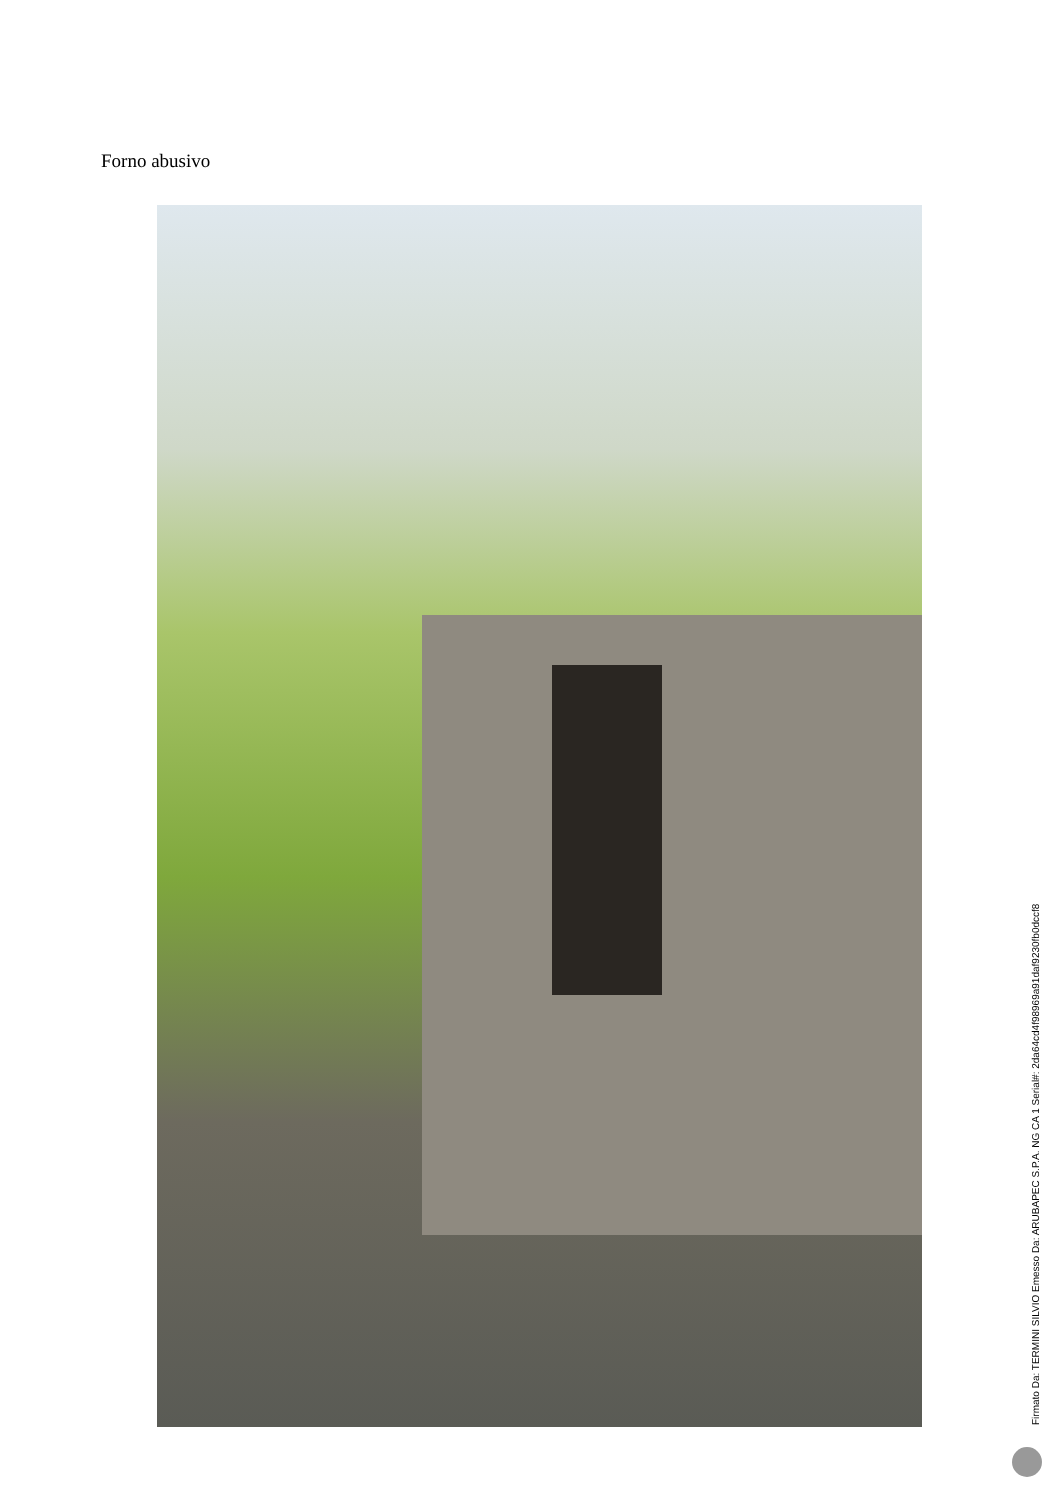Forno abusivo
Firmato Da: TERMINI SILVIO Emesso Da: ARUBAPEC S.P.A. NG CA 1 Serial#: 2da64cd4f98969a91daf9230fb0dccf8